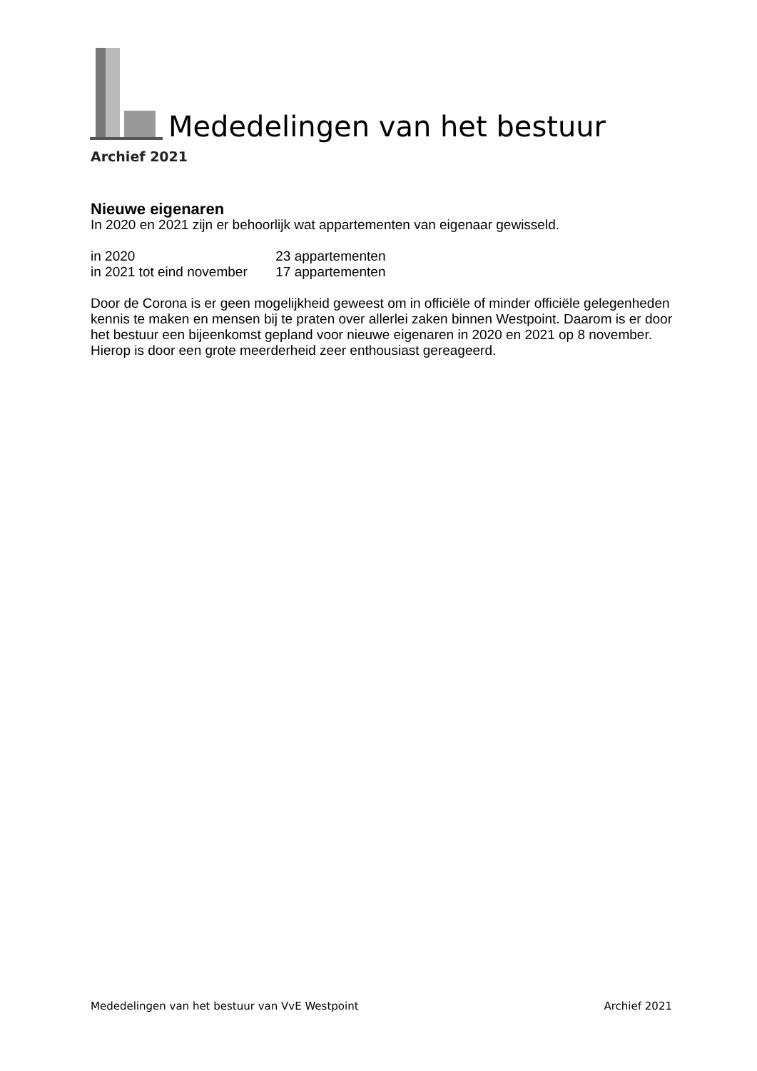Mededelingen van het bestuur
Archief 2021
Nieuwe eigenaren
In 2020 en 2021 zijn er behoorlijk wat appartementen van eigenaar gewisseld.
in 2020 23 appartementen
in 2021 tot eind november 17 appartementen
Door de Corona is er geen mogelijkheid geweest om in officiële of minder officiële gelegenheden kennis te maken en mensen bij te praten over allerlei zaken binnen Westpoint. Daarom is er door het bestuur een bijeenkomst gepland voor nieuwe eigenaren in 2020 en 2021 op 8 november. Hierop is door een grote meerderheid zeer enthousiast gereageerd.
Mededelingen van het bestuur van VvE Westpoint Archief 2021